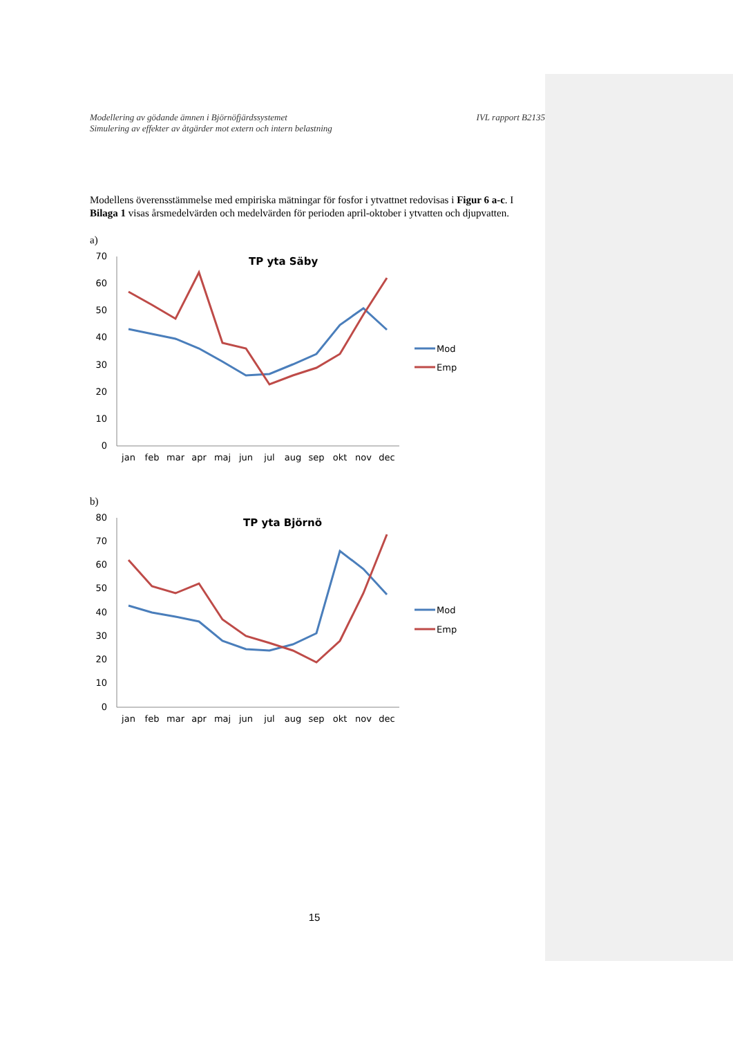Modellering av gödande ämnen i Björnöfjärdssystemet
Simulering av effekter av åtgärder mot extern och intern belastning
IVL rapport B2135
Modellens överensstämmelse med empiriska mätningar för fosfor i ytvattnet redovisas i Figur 6 a-c. I Bilaga 1 visas årsmedelvärden och medelvärden för perioden april-oktober i ytvatten och djupvatten.
a)
TP yta Säby
70
60
50
40
30
20
10
0
jan
feb
mar
apr
maj
jun
jul
aug
sep
okt
nov
dec
Mod
Emp
b)
TP yta Björnö
80
70
60
50
40
30
20
10
0
jan
feb
mar
apr
maj
jun
jul
aug
sep
okt
nov
dec
Mod
Emp
15